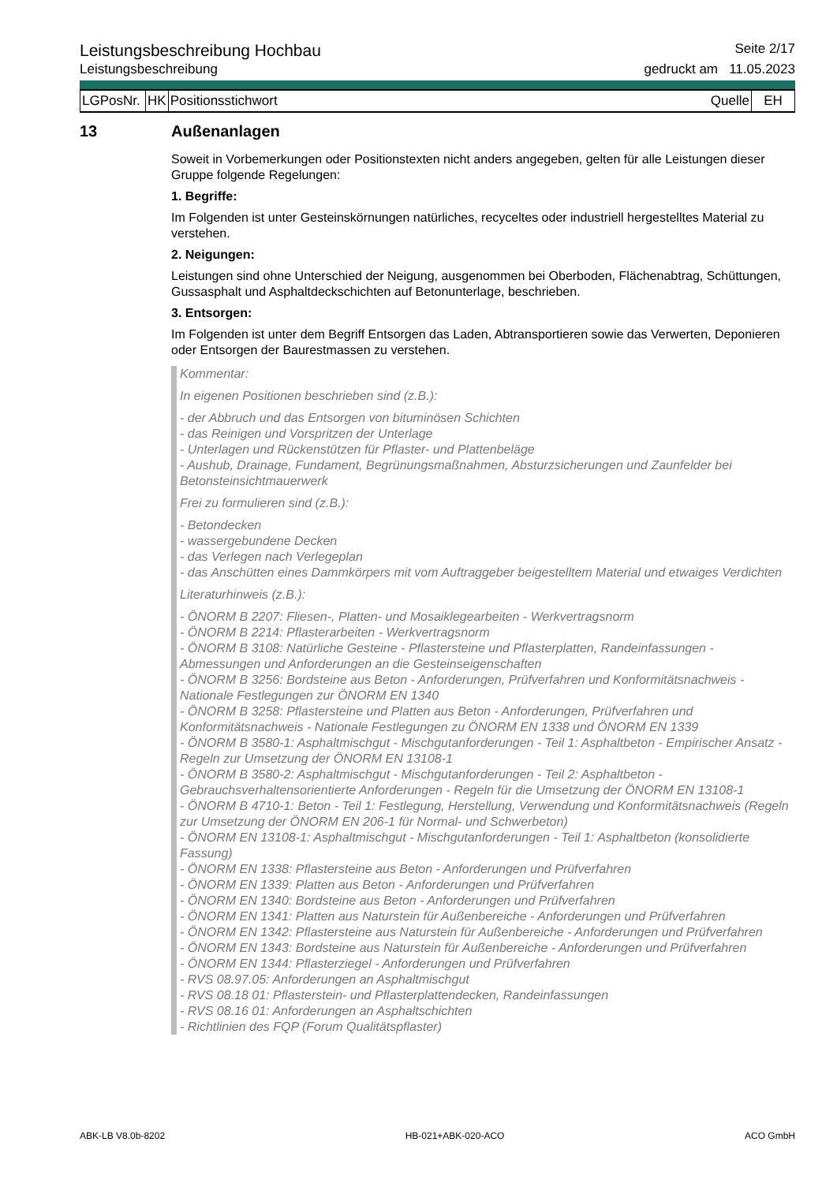Leistungsbeschreibung Hochbau Seite 2/17
Leistungsbeschreibung gedruckt am 11.05.2023
| LGPosNr. | HK | Positionsstichwort | Quelle | EH |
13 Außenanlagen
Soweit in Vorbemerkungen oder Positionstexten nicht anders angegeben, gelten für alle Leistungen dieser Gruppe folgende Regelungen:
1. Begriffe:
Im Folgenden ist unter Gesteinskörnungen natürliches, recyceltes oder industriell hergestelltes Material zu verstehen.
2. Neigungen:
Leistungen sind ohne Unterschied der Neigung, ausgenommen bei Oberboden, Flächenabtrag, Schüttungen, Gussasphalt und Asphaltdeckschichten auf Betonunterlage, beschrieben.
3. Entsorgen:
Im Folgenden ist unter dem Begriff Entsorgen das Laden, Abtransportieren sowie das Verwerten, Deponieren oder Entsorgen der Baurestmassen zu verstehen.
Kommentar:
In eigenen Positionen beschrieben sind (z.B.):
- der Abbruch und das Entsorgen von bituminösen Schichten
- das Reinigen und Vorspritzen der Unterlage
- Unterlagen und Rückenstützen für Pflaster- und Plattenbeläge
- Aushub, Drainage, Fundament, Begrünungsmaßnahmen, Absturzsicherungen und Zaunfelder bei Betonsteinsichtmauerwerk
Frei zu formulieren sind (z.B.):
- Betondecken
- wassergebundene Decken
- das Verlegen nach Verlegeplan
- das Anschütten eines Dammkörpers mit vom Auftraggeber beigestelltem Material und etwaiges Verdichten
Literaturhinweis (z.B.):
- ÖNORM B 2207: Fliesen-, Platten- und Mosaiklegearbeiten - Werkvertragsnorm
- ÖNORM B 2214: Pflasterarbeiten - Werkvertragsnorm
- ÖNORM B 3108: Natürliche Gesteine - Pflastersteine und Pflasterplatten, Randeinfassungen - Abmessungen und Anforderungen an die Gesteinseigenschaften
- ÖNORM B 3256: Bordsteine aus Beton - Anforderungen, Prüfverfahren und Konformitätsnachweis - Nationale Festlegungen zur ÖNORM EN 1340
- ÖNORM B 3258: Pflastersteine und Platten aus Beton - Anforderungen, Prüfverfahren und Konformitätsnachweis - Nationale Festlegungen zu ÖNORM EN 1338 und ÖNORM EN 1339
- ÖNORM B 3580-1: Asphaltmischgut - Mischgutanforderungen - Teil 1: Asphaltbeton - Empirischer Ansatz - Regeln zur Umsetzung der ÖNORM EN 13108-1
- ÖNORM B 3580-2: Asphaltmischgut - Mischgutanforderungen - Teil 2: Asphaltbeton - Gebrauchsverhaltensorientierte Anforderungen - Regeln für die Umsetzung der ÖNORM EN 13108-1
- ÖNORM B 4710-1: Beton - Teil 1: Festlegung, Herstellung, Verwendung und Konformitätsnachweis (Regeln zur Umsetzung der ÖNORM EN 206-1 für Normal- und Schwerbeton)
- ÖNORM EN 13108-1: Asphaltmischgut - Mischgutanforderungen - Teil 1: Asphaltbeton (konsolidierte Fassung)
- ÖNORM EN 1338: Pflastersteine aus Beton - Anforderungen und Prüfverfahren
- ÖNORM EN 1339: Platten aus Beton - Anforderungen und Prüfverfahren
- ÖNORM EN 1340: Bordsteine aus Beton - Anforderungen und Prüfverfahren
- ÖNORM EN 1341: Platten aus Naturstein für Außenbereiche - Anforderungen und Prüfverfahren
- ÖNORM EN 1342: Pflastersteine aus Naturstein für Außenbereiche - Anforderungen und Prüfverfahren
- ÖNORM EN 1343: Bordsteine aus Naturstein für Außenbereiche - Anforderungen und Prüfverfahren
- ÖNORM EN 1344: Pflasterziegel - Anforderungen und Prüfverfahren
- RVS 08.97.05: Anforderungen an Asphaltmischgut
- RVS 08.18 01: Pflasterstein- und Pflasterplattendecken, Randeinfassungen
- RVS 08.16 01: Anforderungen an Asphaltschichten
- Richtlinien des FQP (Forum Qualitätspflaster)
ABK-LB V8.0b-8202 HB-021+ABK-020-ACO ACO GmbH